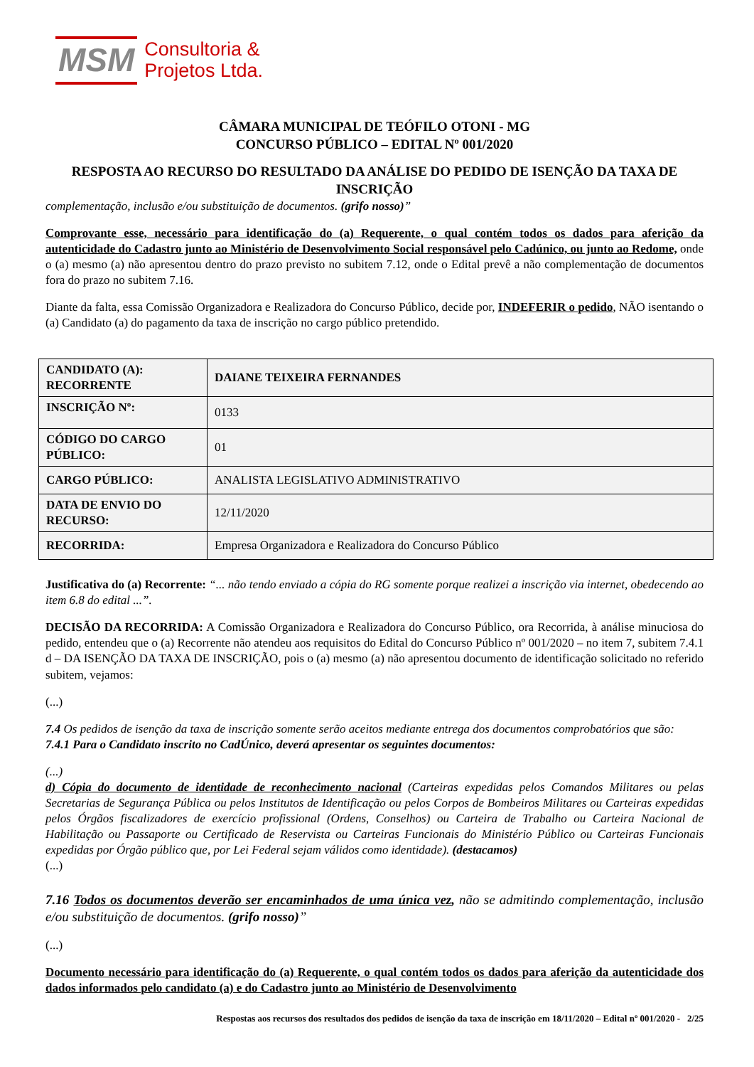MSM
Consultoria &
Projetos Ltda.
CÂMARA MUNICIPAL DE TEÓFILO OTONI - MG
CONCURSO PÚBLICO – EDITAL Nº 001/2020
RESPOSTA AO RECURSO DO RESULTADO DA ANÁLISE DO PEDIDO DE ISENÇÃO DA TAXA DE INSCRIÇÃO
complementação, inclusão e/ou substituição de documentos. (grifo nosso)”
Comprovante esse, necessário para identificação do (a) Requerente, o qual contém todos os dados para aferição da autenticidade do Cadastro junto ao Ministério de Desenvolvimento Social responsável pelo Cadúnico, ou junto ao Redome, onde o (a) mesmo (a) não apresentou dentro do prazo previsto no subitem 7.12, onde o Edital prevê a não complementação de documentos fora do prazo no subitem 7.16.
Diante da falta, essa Comissão Organizadora e Realizadora do Concurso Público, decide por, INDEFERIR o pedido, NÃO isentando o (a) Candidato (a) do pagamento da taxa de inscrição no cargo público pretendido.
| CANDIDATO (A): RECORRENTE | DAIANE TEIXEIRA FERNANDES |
| INSCRIÇÃO Nº: | 0133 |
| CÓDIGO DO CARGO PÚBLICO: | 01 |
| CARGO PÚBLICO: | ANALISTA LEGISLATIVO ADMINISTRATIVO |
| DATA DE ENVIO DO RECURSO: | 12/11/2020 |
| RECORRIDA: | Empresa Organizadora e Realizadora do Concurso Público |
Justificativa do (a) Recorrente: “... não tendo enviado a cópia do RG somente porque realizei a inscrição via internet, obedecendo ao item 6.8 do edital ...”.
DECISÃO DA RECORRIDA: A Comissão Organizadora e Realizadora do Concurso Público, ora Recorrida, à análise minuciosa do pedido, entendeu que o (a) Recorrente não atendeu aos requisitos do Edital do Concurso Público nº 001/2020 – no item 7, subitem 7.4.1 d – DA ISENÇÃO DA TAXA DE INSCRIÇÃO, pois o (a) mesmo (a) não apresentou documento de identificação solicitado no referido subitem, vejamos:
(...)
7.4 Os pedidos de isenção da taxa de inscrição somente serão aceitos mediante entrega dos documentos comprobatórios que são:
7.4.1 Para o Candidato inscrito no CadÚnico, deverá apresentar os seguintes documentos:
(...)
d) Cópia do documento de identidade de reconhecimento nacional (Carteiras expedidas pelos Comandos Militares ou pelas Secretarias de Segurança Pública ou pelos Institutos de Identificação ou pelos Corpos de Bombeiros Militares ou Carteiras expedidas pelos Órgãos fiscalizadores de exercício profissional (Ordens, Conselhos) ou Carteira de Trabalho ou Carteira Nacional de Habilitação ou Passaporte ou Certificado de Reservista ou Carteiras Funcionais do Ministério Público ou Carteiras Funcionais expedidas por Órgão público que, por Lei Federal sejam válidos como identidade). (destacamos)
(...)
7.16 Todos os documentos deverão ser encaminhados de uma única vez, não se admitindo complementação, inclusão e/ou substituição de documentos. (grifo nosso)”
(...)
Documento necessário para identificação do (a) Requerente, o qual contém todos os dados para aferição da autenticidade dos dados informados pelo candidato (a) e do Cadastro junto ao Ministério de Desenvolvimento
Respostas aos recursos dos resultados dos pedidos de isenção da taxa de inscrição em 18/11/2020 – Edital nº 001/2020 - 2/25